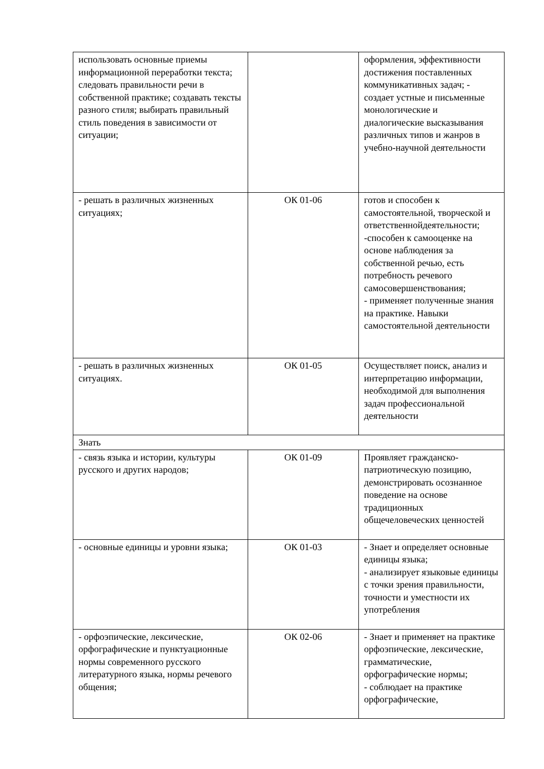| использовать основные приемы информационной переработки текста; следовать правильности речи в собственной практике; создавать тексты разного стиля; выбирать правильный стиль поведения в зависимости от ситуации; | | оформления, эффективности достижения поставленных коммуникативных задач; - создает устные и письменные монологические и диалогические высказывания различных типов и жанров в учебно-научной деятельности |
| - решать в различных жизненных ситуациях; | ОК 01-06 | готов и способен к самостоятельной, творческой и ответственнойдеятельности; -способен к самооценке на основе наблюдения за собственной речью, есть потребность речевого самосовершенствования; - применяет полученные знания на практике. Навыки самостоятельной деятельности |
| - решать в различных жизненных ситуациях. | ОК 01-05 | Осуществляет поиск, анализ и интерпретацию информации, необходимой для выполнения задач профессиональной деятельности |
| Знать | | |
| - связь языка и истории, культуры русского и других народов; | ОК 01-09 | Проявляет гражданско-патриотическую позицию, демонстрировать осознанное поведение на основе традиционных общечеловеческих ценностей |
| - основные единицы и уровни языка; | ОК 01-03 | - Знает и определяет основные единицы языка; - анализирует языковые единицы с точки зрения правильности, точности и уместности их употребления |
| - орфоэпические, лексические, орфографические и пунктуационные нормы современного русского литературного языка, нормы речевого общения; | ОК 02-06 | - Знает и применяет на практике орфоэпические, лексические, грамматические, орфографические нормы; - соблюдает на практике орфографические, |